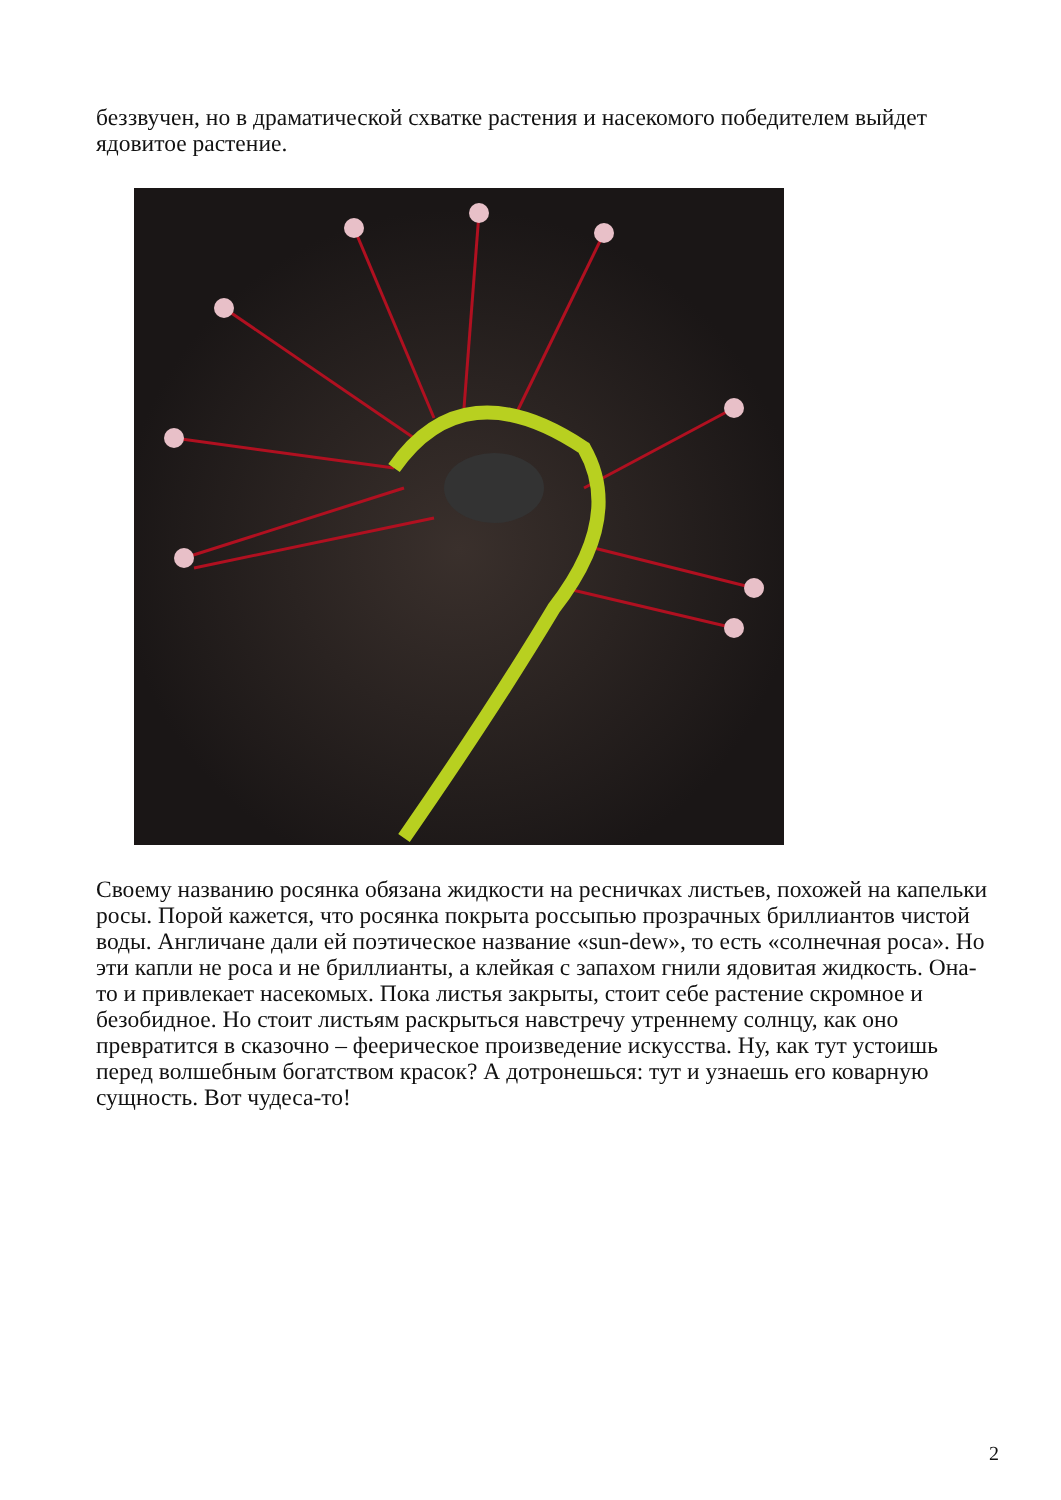беззвучен, но в драматической схватке растения и насекомого победителем выйдет ядовитое растение.
Своему названию росянка обязана жидкости на ресничках листьев, похожей на капельки росы. Порой кажется, что росянка покрыта россыпью прозрачных бриллиантов чистой воды. Англичане дали ей поэтическое название «sun-dew», то есть «солнечная роса». Но эти капли не роса и не бриллианты, а клейкая с запахом гнили ядовитая жидкость. Она-то и привлекает насекомых. Пока листья закрыты, стоит себе растение скромное и безобидное. Но стоит листьям раскрыться навстречу утреннему солнцу, как оно превратится в сказочно – феерическое произведение искусства. Ну, как тут устоишь перед волшебным богатством красок? А дотронешься: тут и узнаешь его коварную сущность. Вот чудеса-то!
2